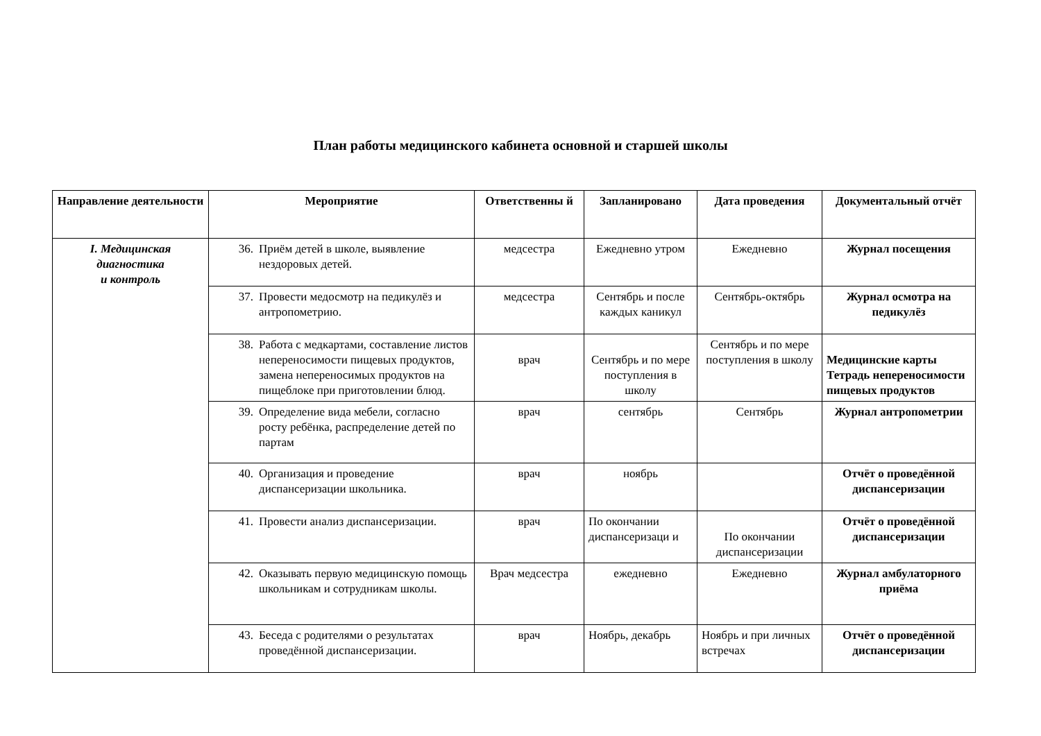План работы медицинского кабинета основной и старшей школы
| Направление деятельности | Мероприятие | Ответственны й | Запланировано | Дата проведения | Документальный отчёт |
| --- | --- | --- | --- | --- | --- |
| I. Медицинская диагностика и контроль | 36. Приём детей в школе, выявление нездоровых детей. | медсестра | Ежедневно утром | Ежедневно | Журнал посещения |
| | 37. Провести медосмотр на педикулёз и антропометрию. | медсестра | Сентябрь и после каждых каникул | Сентябрь-октябрь | Журнал осмотра на педикулёз |
| | 38. Работа с медкартами, составление листов непереносимости пищевых продуктов, замена непереносимых продуктов на пищеблоке при приготовлении блюд. | врач | Сентябрь и по мере поступления в школу | Сентябрь и по мере поступления в школу | Медицинские карты Тетрадь непереносимости пищевых продуктов |
| | 39. Определение вида мебели, согласно росту ребёнка, распределение детей по партам | врач | сентябрь | Сентябрь | Журнал антропометрии |
| | 40. Организация и проведение диспансеризации школьника. | врач | ноябрь | | Отчёт о проведённой диспансеризации |
| | 41. Провести анализ диспансеризации. | врач | По окончании диспансеризаци и | По окончании диспансеризации | Отчёт о проведённой диспансеризации |
| | 42. Оказывать первую медицинскую помощь школьникам и сотрудникам школы. | Врач медсестра | ежедневно | Ежедневно | Журнал амбулаторного приёма |
| | 43. Беседа с родителями о результатах проведённой диспансеризации. | врач | Ноябрь, декабрь | Ноябрь и при личных встречах | Отчёт о проведённой диспансеризации |